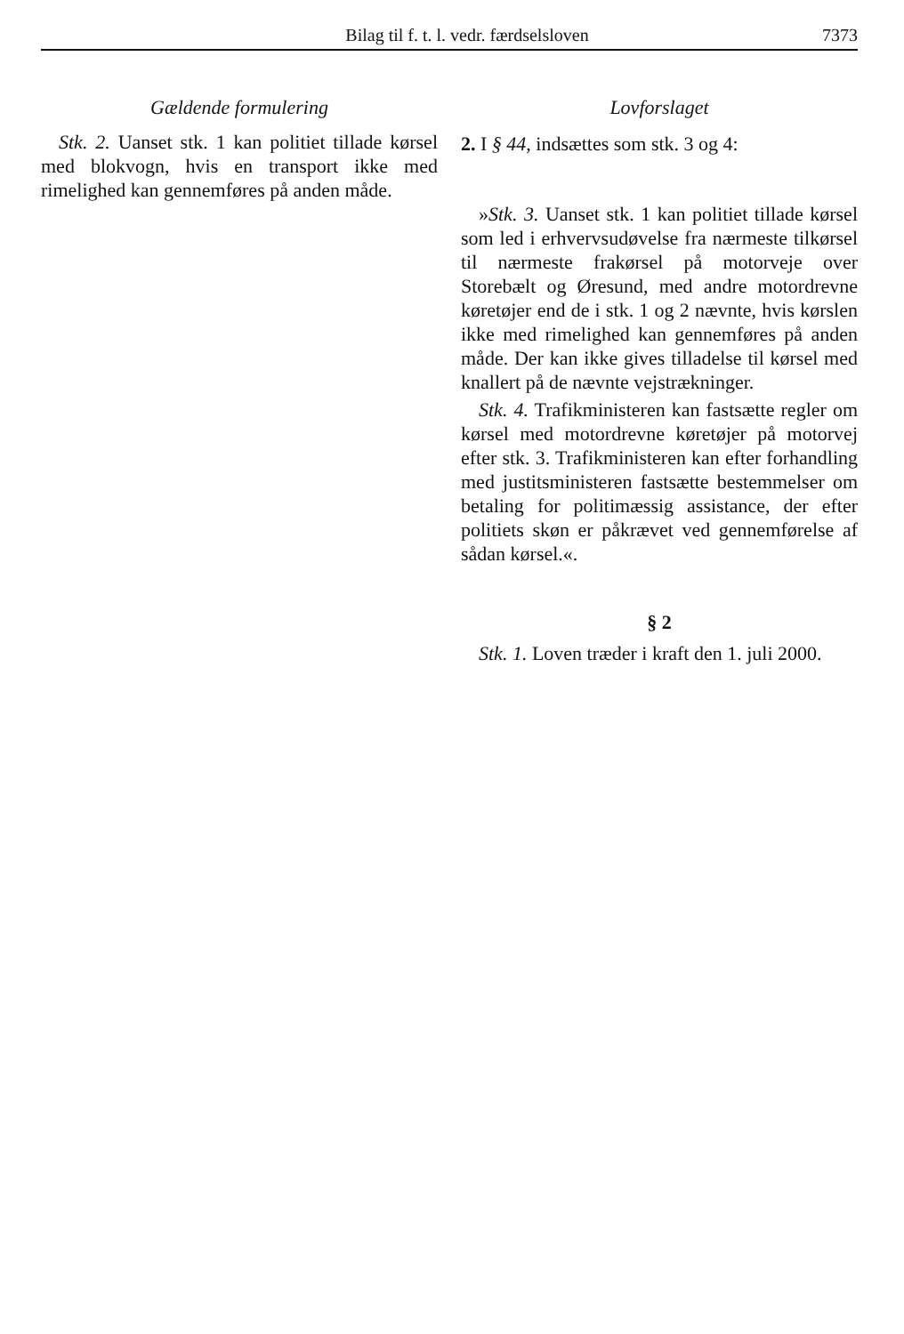Bilag til f. t. l. vedr. færdselsloven 7373
Gældende formulering
Stk. 2. Uanset stk. 1 kan politiet tillade kørsel med blokvogn, hvis en transport ikke med rimelighed kan gennemføres på anden måde.
Lovforslaget
2. I § 44, indsættes som stk. 3 og 4:
»Stk. 3. Uanset stk. 1 kan politiet tillade kørsel som led i erhvervsudøvelse fra nærmeste tilkørsel til nærmeste frakørsel på motorveje over Storebælt og Øresund, med andre motordrevne køretøjer end de i stk. 1 og 2 nævnte, hvis kørslen ikke med rimelighed kan gennemføres på anden måde. Der kan ikke gives tilladelse til kørsel med knallert på de nævnte vejstrækninger.
Stk. 4. Trafikministeren kan fastsætte regler om kørsel med motordrevne køretøjer på motorvej efter stk. 3. Trafikministeren kan efter forhandling med justitsministeren fastsætte bestemmelser om betaling for politimæssig assistance, der efter politiets skøn er påkrævet ved gennemførelse af sådan kørsel.«.
§ 2
Stk. 1. Loven træder i kraft den 1. juli 2000.